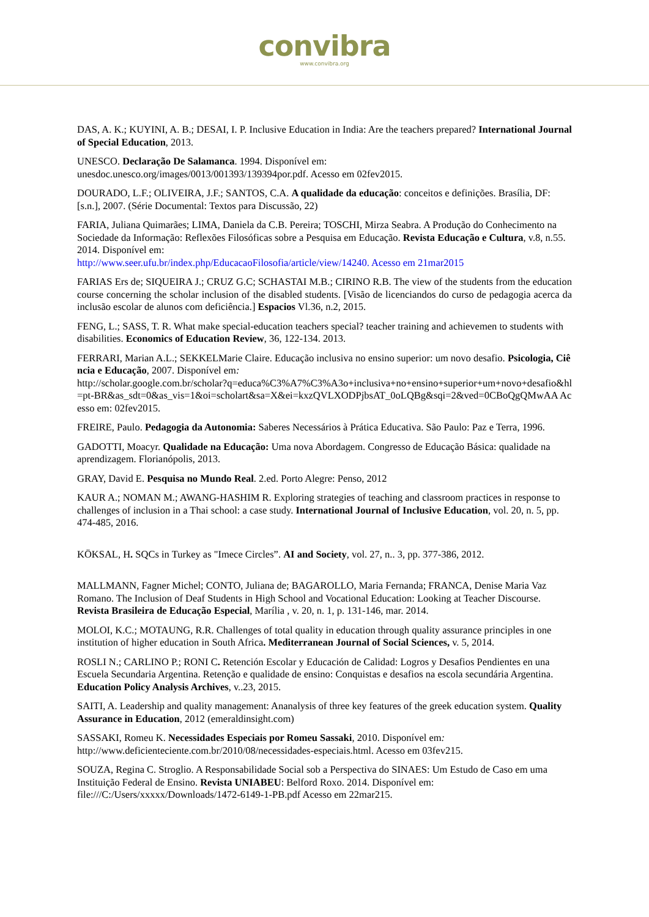convibra
www.convibra.org
DAS, A. K.; KUYINI, A. B.; DESAI, I. P. Inclusive Education in India: Are the teachers prepared? International Journal of Special Education, 2013.
UNESCO. Declaração De Salamanca. 1994. Disponível em:
unesdoc.unesco.org/images/0013/001393/139394por.pdf. Acesso em 02fev2015.
DOURADO, L.F.; OLIVEIRA, J.F.; SANTOS, C.A. A qualidade da educação: conceitos e definições. Brasília, DF: [s.n.], 2007. (Série Documental: Textos para Discussão, 22)
FARIA, Juliana Quimarães; LIMA, Daniela da C.B. Pereira; TOSCHI, Mirza Seabra. A Produção do Conhecimento na Sociedade da Informação: Reflexões Filosóficas sobre a Pesquisa em Educação. Revista Educação e Cultura, v.8, n.55. 2014. Disponível em:
http://www.seer.ufu.br/index.php/EducacaoFilosofia/article/view/14240. Acesso em 21mar2015
FARIAS Ers de; SIQUEIRA J.; CRUZ G.C; SCHASTAI M.B.; CIRINO R.B. The view of the students from the education course concerning the scholar inclusion of the disabled students. [Visão de licenciandos do curso de pedagogia acerca da inclusão escolar de alunos com deficiência.] Espacios Vl.36, n.2, 2015.
FENG, L.; SASS, T. R. What make special-education teachers special? teacher training and achievemen to students with disabilities. Economics of Education Review, 36, 122-134. 2013.
FERRARI, Marian A.L.; SEKKELMarie Claire. Educação inclusiva no ensino superior: um novo desafio. Psicologia, Ciência e Educação, 2007. Disponível em:
http://scholar.google.com.br/scholar?q=educa%C3%A7%C3%A3o+inclusiva+no+ensino+superior+um+novo+desafio&hl=pt-BR&as_sdt=0&as_vis=1&oi=scholart&sa=X&ei=kxzQVLXODPjbsAT_0oLQBg&sqi=2&ved=0CBoQgQMwAA Acesso em: 02fev2015.
FREIRE, Paulo. Pedagogia da Autonomia: Saberes Necessários à Prática Educativa. São Paulo: Paz e Terra, 1996.
GADOTTI, Moacyr. Qualidade na Educação: Uma nova Abordagem. Congresso de Educação Básica: qualidade na aprendizagem. Florianópolis, 2013.
GRAY, David E. Pesquisa no Mundo Real. 2.ed. Porto Alegre: Penso, 2012
KAUR A.; NOMAN M.; AWANG-HASHIM R. Exploring strategies of teaching and classroom practices in response to challenges of inclusion in a Thai school: a case study. International Journal of Inclusive Education, vol. 20, n. 5, pp. 474-485, 2016.
KÖKSAL, H. SQCs in Turkey as "Imece Circles”. AI and Society, vol. 27, n.. 3, pp. 377-386, 2012.
MALLMANN, Fagner Michel; CONTO, Juliana de; BAGAROLLO, Maria Fernanda; FRANCA, Denise Maria Vaz Romano. The Inclusion of Deaf Students in High School and Vocational Education: Looking at Teacher Discourse. Revista Brasileira de Educação Especial, Marília , v. 20, n. 1, p. 131-146, mar. 2014.
MOLOI, K.C.; MOTAUNG, R.R. Challenges of total quality in education through quality assurance principles in one institution of higher education in South Africa. Mediterranean Journal of Social Sciences, v. 5, 2014.
ROSLI N.; CARLINO P.; RONI C. Retención Escolar y Educación de Calidad: Logros y Desafios Pendientes en una Escuela Secundaria Argentina. Retenção e qualidade de ensino: Conquistas e desafios na escola secundária Argentina. Education Policy Analysis Archives, v..23, 2015.
SAITI, A. Leadership and quality management: Ananalysis of three key features of the greek education system. Quality Assurance in Education, 2012 (emeraldinsight.com)
SASSAKI, Romeu K. Necessidades Especiais por Romeu Sassaki, 2010. Disponível em:
http://www.deficienteciente.com.br/2010/08/necessidades-especiais.html. Acesso em 03fev215.
SOUZA, Regina C. Stroglio. A Responsabilidade Social sob a Perspectiva do SINAES: Um Estudo de Caso em uma Instituição Federal de Ensino. Revista UNIABEU: Belford Roxo. 2014. Disponível em:
file:///C:/Users/xxxxx/Downloads/1472-6149-1-PB.pdf Acesso em 22mar215.